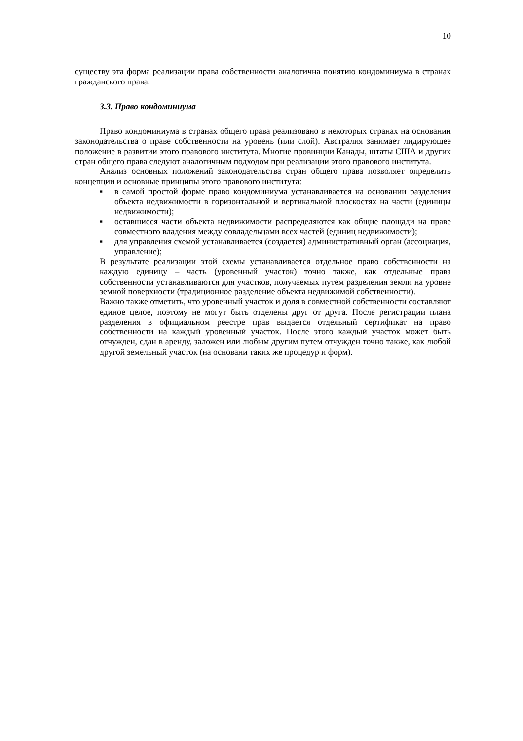10
существу эта форма реализации права собственности аналогична понятию кондоминиума в странах гражданского права.
3.3. Право кондоминиума
Право кондоминиума в странах общего права реализовано в некоторых странах на основании законодательства о праве собственности на уровень (или слой). Австралия занимает лидирующее положение в развитии этого правового института. Многие провинции Канады, штаты США и других стран общего права следуют аналогичным подходом при реализации этого правового института.
Анализ основных положений законодательства стран общего права позволяет определить концепции и основные принципы этого правового института:
▪ в самой простой форме право кондоминиума устанавливается на основании разделения объекта недвижимости в горизонтальной и вертикальной плоскостях на части (единицы недвижимости);
▪ оставшиеся части объекта недвижимости распределяются как общие площади на праве совместного владения между совладельцами всех частей (единиц недвижимости);
▪ для управления схемой устанавливается (создается) административный орган (ассоциация, управление);
В результате реализации этой схемы устанавливается отдельное право собственности на каждую единицу – часть (уровенный участок) точно также, как отдельные права собственности устанавливаются для участков, получаемых путем разделения земли на уровне земной поверхности (традиционное разделение объекта недвижимой собственности).
Важно также отметить, что уровенный участок и доля в совместной собственности составляют единое целое, поэтому не могут быть отделены друг от друга. После регистрации плана разделения в официальном реестре прав выдается отдельный сертификат на право собственности на каждый уровенный участок. После этого каждый участок может быть отчужден, сдан в аренду, заложен или любым другим путем отчужден точно также, как любой другой земельный участок (на основани таких же процедур и форм).